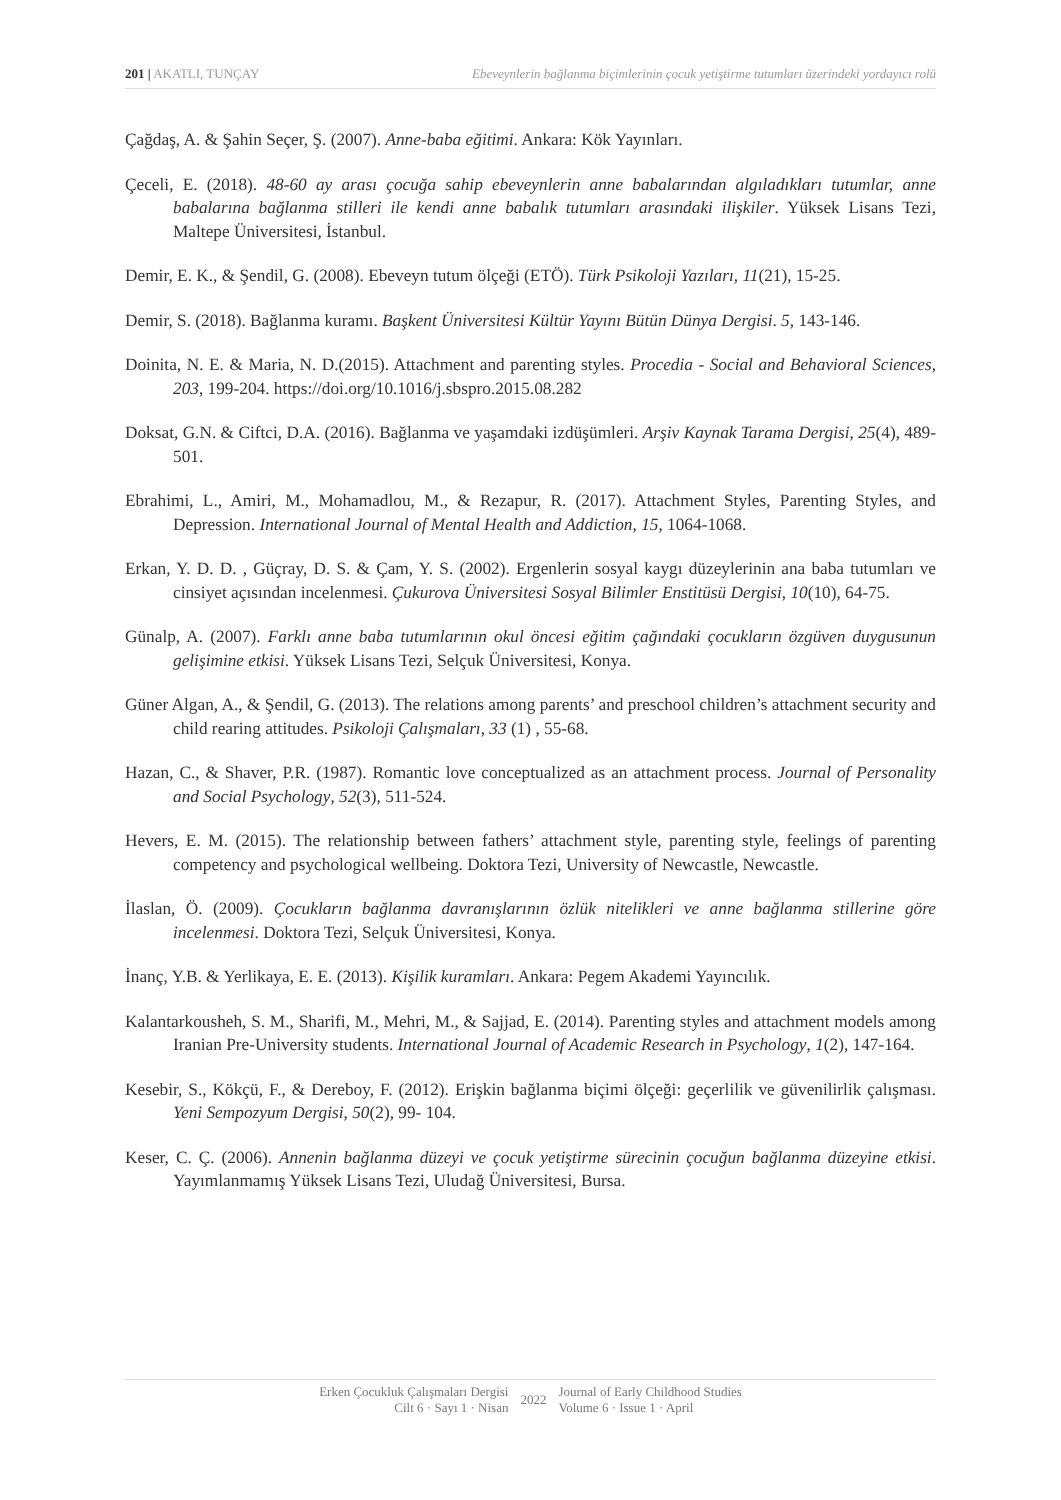201 | AKATLI, TUNÇAY Ebeveynlerin bağlanma biçimlerinin çocuk yetiştirme tutumları üzerindeki yordayıcı rolü
Çağdaş, A. & Şahin Seçer, Ş. (2007). Anne-baba eğitimi. Ankara: Kök Yayınları.
Çeceli, E. (2018). 48-60 ay arası çocuğa sahip ebeveynlerin anne babalarından algıladıkları tutumlar, anne babalarına bağlanma stilleri ile kendi anne babalık tutumları arasındaki ilişkiler. Yüksek Lisans Tezi, Maltepe Üniversitesi, İstanbul.
Demir, E. K., & Şendil, G. (2008). Ebeveyn tutum ölçeği (ETÖ). Türk Psikoloji Yazıları, 11(21), 15-25.
Demir, S. (2018). Bağlanma kuramı. Başkent Üniversitesi Kültür Yayını Bütün Dünya Dergisi. 5, 143-146.
Doinita, N. E. & Maria, N. D.(2015). Attachment and parenting styles. Procedia - Social and Behavioral Sciences, 203, 199-204. https://doi.org/10.1016/j.sbspro.2015.08.282
Doksat, G.N. & Ciftci, D.A. (2016). Bağlanma ve yaşamdaki izdüşümleri. Arşiv Kaynak Tarama Dergisi, 25(4), 489-501.
Ebrahimi, L., Amiri, M., Mohamadlou, M., & Rezapur, R. (2017). Attachment Styles, Parenting Styles, and Depression. International Journal of Mental Health and Addiction, 15, 1064-1068.
Erkan, Y. D. D. , Güçray, D. S. & Çam, Y. S. (2002). Ergenlerin sosyal kaygı düzeylerinin ana baba tutumları ve cinsiyet açısından incelenmesi. Çukurova Üniversitesi Sosyal Bilimler Enstitüsü Dergisi, 10(10), 64-75.
Günalp, A. (2007). Farklı anne baba tutumlarının okul öncesi eğitim çağındaki çocukların özgüven duygusunun gelişimine etkisi. Yüksek Lisans Tezi, Selçuk Üniversitesi, Konya.
Güner Algan, A., & Şendil, G. (2013). The relations among parents’ and preschool children’s attachment security and child rearing attitudes. Psikoloji Çalışmaları, 33 (1) , 55-68.
Hazan, C., & Shaver, P.R. (1987). Romantic love conceptualized as an attachment process. Journal of Personality and Social Psychology, 52(3), 511-524.
Hevers, E. M. (2015). The relationship between fathers’ attachment style, parenting style, feelings of parenting competency and psychological wellbeing. Doktora Tezi, University of Newcastle, Newcastle.
İlaslan, Ö. (2009). Çocukların bağlanma davranışlarının özlük nitelikleri ve anne bağlanma stillerine göre incelenmesi. Doktora Tezi, Selçuk Üniversitesi, Konya.
İnanç, Y.B. & Yerlikaya, E. E. (2013). Kişilik kuramları. Ankara: Pegem Akademi Yayıncılık.
Kalantarkousheh, S. M., Sharifi, M., Mehri, M., & Sajjad, E. (2014). Parenting styles and attachment models among Iranian Pre-University students. International Journal of Academic Research in Psychology, 1(2), 147-164.
Kesebir, S., Kökçü, F., & Dereboy, F. (2012). Erişkin bağlanma biçimi ölçeği: geçerlilik ve güvenilirlik çalışması. Yeni Sempozyum Dergisi, 50(2), 99- 104.
Keser, C. Ç. (2006). Annenin bağlanma düzeyi ve çocuk yetiştirme sürecinin çocuğun bağlanma düzeyine etkisi. Yayımlanmamış Yüksek Lisans Tezi, Uludağ Üniversitesi, Bursa.
Erken Çocukluk Çalışmaları Dergisi
Cilt 6 · Sayı 1 · Nisan
2022
Journal of Early Childhood Studies
Volume 6 · Issue 1 · April